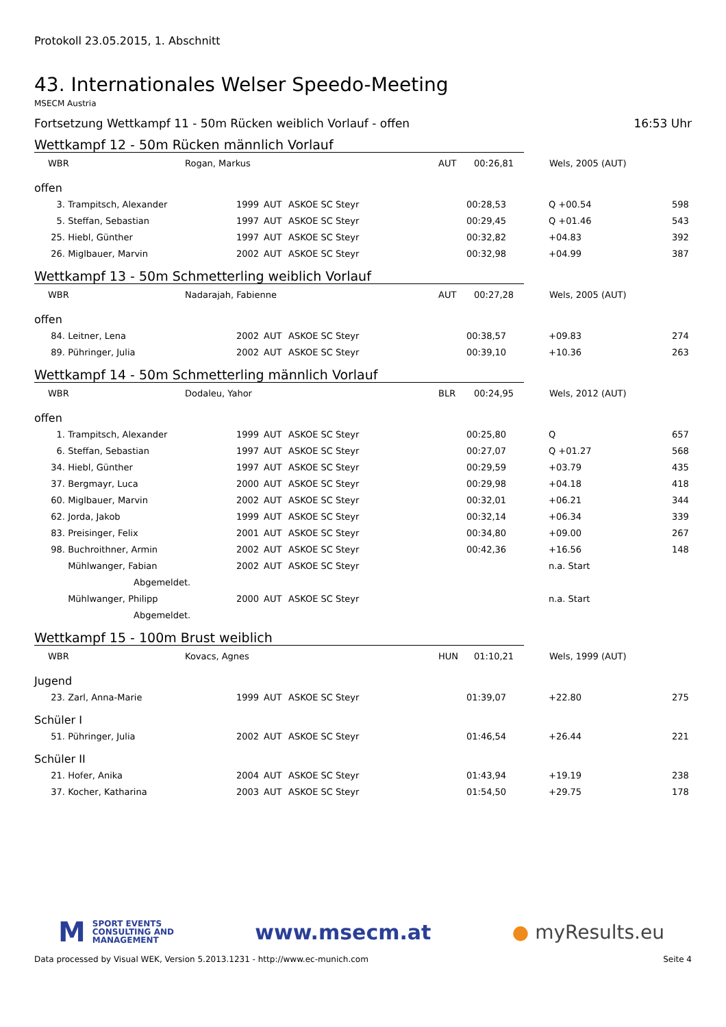Protokoll 23.05.2015, 1. Abschnitt
43. Internationales Welser Speedo-Meeting
MSECM Austria
Fortsetzung Wettkampf 11 - 50m Rücken weiblich Vorlauf - offen 16:53 Uhr
Wettkampf 12 - 50m Rücken männlich Vorlauf
| WBR | Rogan, Markus | AUT | 00:26,81 | Wels, 2005 (AUT) |
offen
| 3. | Trampitsch, Alexander | 1999 | AUT | ASKOE SC Steyr | 00:28,53 | Q +00.54 | 598 |
| 5. | Steffan, Sebastian | 1997 | AUT | ASKOE SC Steyr | 00:29,45 | Q +01.46 | 543 |
| 25. | Hiebl, Günther | 1997 | AUT | ASKOE SC Steyr | 00:32,82 | +04.83 | 392 |
| 26. | Miglbauer, Marvin | 2002 | AUT | ASKOE SC Steyr | 00:32,98 | +04.99 | 387 |
Wettkampf 13 - 50m Schmetterling weiblich Vorlauf
| WBR | Nadarajah, Fabienne | AUT | 00:27,28 | Wels, 2005 (AUT) |
offen
| 84. | Leitner, Lena | 2002 | AUT | ASKOE SC Steyr | 00:38,57 | +09.83 | 274 |
| 89. | Pühringer, Julia | 2002 | AUT | ASKOE SC Steyr | 00:39,10 | +10.36 | 263 |
Wettkampf 14 - 50m Schmetterling männlich Vorlauf
| WBR | Dodaleu, Yahor | BLR | 00:24,95 | Wels, 2012 (AUT) |
offen
| 1. | Trampitsch, Alexander | 1999 | AUT | ASKOE SC Steyr | 00:25,80 | Q | 657 |
| 6. | Steffan, Sebastian | 1997 | AUT | ASKOE SC Steyr | 00:27,07 | Q +01.27 | 568 |
| 34. | Hiebl, Günther | 1997 | AUT | ASKOE SC Steyr | 00:29,59 | +03.79 | 435 |
| 37. | Bergmayr, Luca | 2000 | AUT | ASKOE SC Steyr | 00:29,98 | +04.18 | 418 |
| 60. | Miglbauer, Marvin | 2002 | AUT | ASKOE SC Steyr | 00:32,01 | +06.21 | 344 |
| 62. | Jorda, Jakob | 1999 | AUT | ASKOE SC Steyr | 00:32,14 | +06.34 | 339 |
| 83. | Preisinger, Felix | 2001 | AUT | ASKOE SC Steyr | 00:34,80 | +09.00 | 267 |
| 98. | Buchroithner, Armin | 2002 | AUT | ASKOE SC Steyr | 00:42,36 | +16.56 | 148 |
| | Mühlwanger, Fabian | 2002 | AUT | ASKOE SC Steyr | | n.a. Start | |
| | Abgemeldet. | | | | | | |
| | Mühlwanger, Philipp | 2000 | AUT | ASKOE SC Steyr | | n.a. Start | |
| | Abgemeldet. | | | | | | |
Wettkampf 15 - 100m Brust weiblich
| WBR | Kovacs, Agnes | HUN | 01:10,21 | Wels, 1999 (AUT) |
Jugend
| 23. | Zarl, Anna-Marie | 1999 | AUT | ASKOE SC Steyr | 01:39,07 | +22.80 | 275 |
Schüler I
| 51. | Pühringer, Julia | 2002 | AUT | ASKOE SC Steyr | 01:46,54 | +26.44 | 221 |
Schüler II
| 21. | Hofer, Anika | 2004 | AUT | ASKOE SC Steyr | 01:43,94 | +19.19 | 238 |
| 37. | Kocher, Katharina | 2003 | AUT | ASKOE SC Steyr | 01:54,50 | +29.75 | 178 |
M SPORT EVENTS
CONSULTING AND
MANAGEMENT
www.msecm.at ● myResults.eu
Data processed by Visual WEK, Version 5.2013.1231 - http://www.ec-munich.com Seite 4